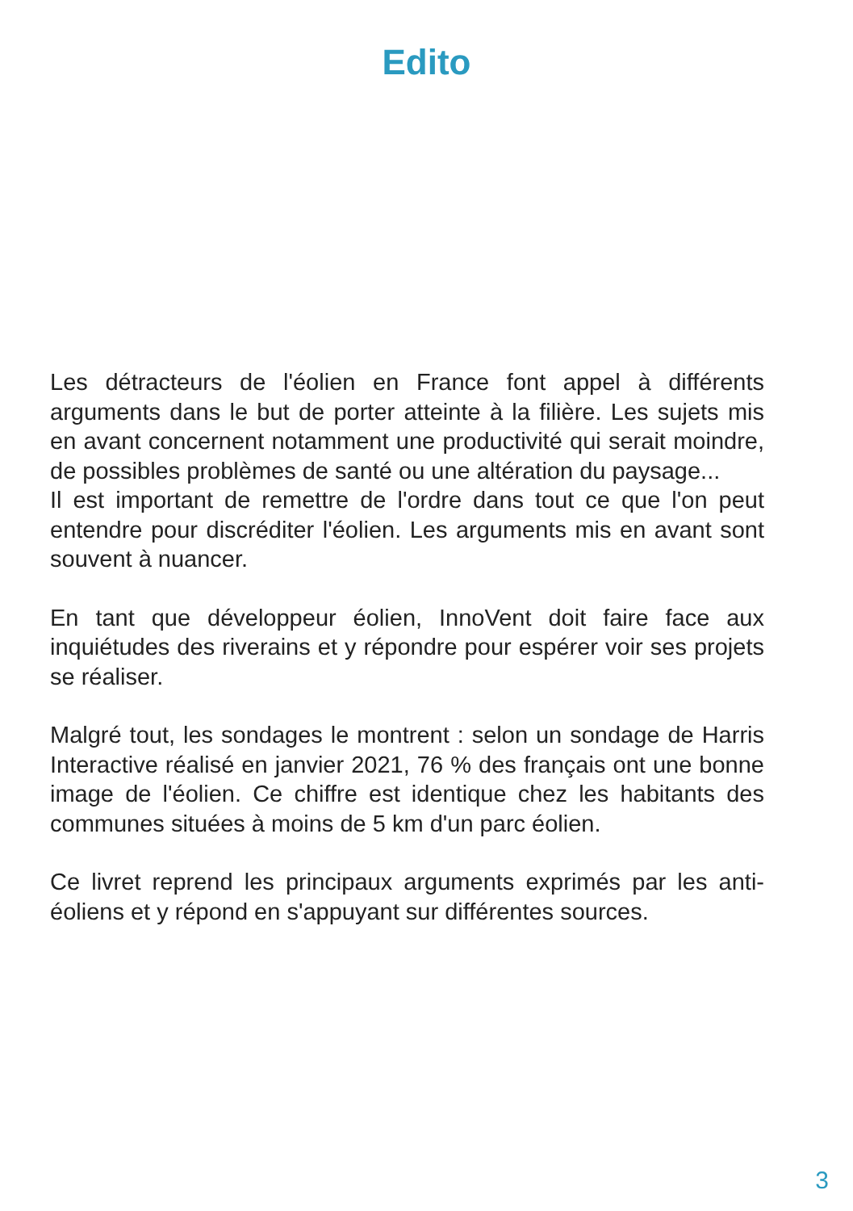Edito
Les détracteurs de l'éolien en France font appel à différents arguments dans le but de porter atteinte à la filière. Les sujets mis en avant concernent notamment une productivité qui serait moindre, de possibles problèmes de santé ou une altération du paysage...
Il est important de remettre de l'ordre dans tout ce que l'on peut entendre pour discréditer l'éolien. Les arguments mis en avant sont souvent à nuancer.
En tant que développeur éolien, InnoVent doit faire face aux inquiétudes des riverains et y répondre pour espérer voir ses projets se réaliser.
Malgré tout, les sondages le montrent : selon un sondage de Harris Interactive réalisé en janvier 2021, 76 % des français ont une bonne image de l'éolien. Ce chiffre est identique chez les habitants des communes situées à moins de 5 km d'un parc éolien.
Ce livret reprend les principaux arguments exprimés par les anti-éoliens et y répond en s'appuyant sur différentes sources.
3